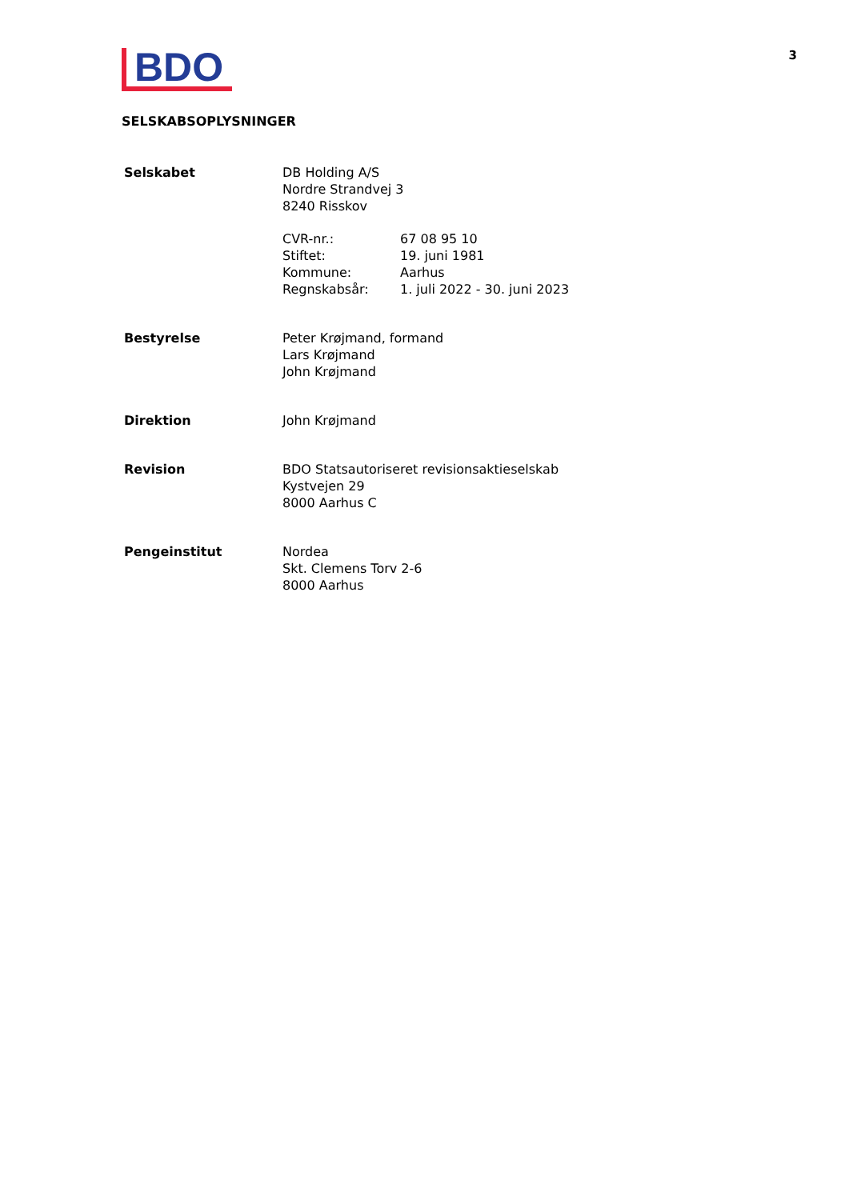BDO
3
SELSKABSOPLYSNINGER
Selskabet DB Holding A/S
Nordre Strandvej 3
8240 Risskov
CVR-nr.:
Stiftet:
Kommune:
Regnskabsår:
67 08 95 10
19. juni 1981
Aarhus
1. juli 2022 - 30. juni 2023
Bestyrelse Peter Krøjmand, formand
Lars Krøjmand
John Krøjmand
Direktion John Krøjmand
Revision BDO Statsautoriseret revisionsaktieselskab
Kystvejen 29
8000 Aarhus C
Pengeinstitut Nordea
Skt. Clemens Torv 2-6
8000 Aarhus